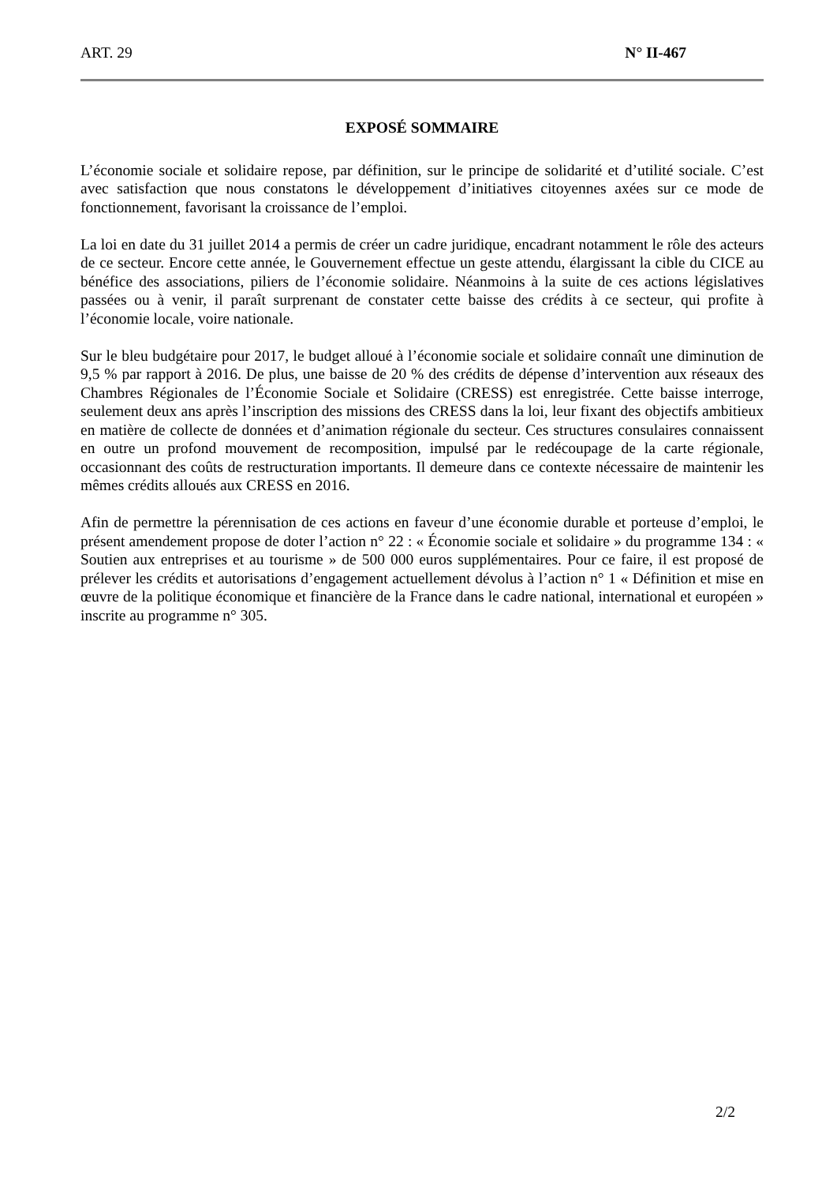ART. 29 N° II-467
EXPOSÉ SOMMAIRE
L’économie sociale et solidaire repose, par définition, sur le principe de solidarité et d’utilité sociale. C’est avec satisfaction que nous constatons le développement d’initiatives citoyennes axées sur ce mode de fonctionnement, favorisant la croissance de l’emploi.
La loi en date du 31 juillet 2014 a permis de créer un cadre juridique, encadrant notamment le rôle des acteurs de ce secteur. Encore cette année, le Gouvernement effectue un geste attendu, élargissant la cible du CICE au bénéfice des associations, piliers de l’économie solidaire. Néanmoins à la suite de ces actions législatives passées ou à venir, il paraît surprenant de constater cette baisse des crédits à ce secteur, qui profite à l’économie locale, voire nationale.
Sur le bleu budgétaire pour 2017, le budget alloué à l’économie sociale et solidaire connaît une diminution de 9,5 % par rapport à 2016. De plus, une baisse de 20 % des crédits de dépense d’intervention aux réseaux des Chambres Régionales de l’Économie Sociale et Solidaire (CRESS) est enregistrée. Cette baisse interroge, seulement deux ans après l’inscription des missions des CRESS dans la loi, leur fixant des objectifs ambitieux en matière de collecte de données et d’animation régionale du secteur. Ces structures consulaires connaissent en outre un profond mouvement de recomposition, impulsé par le redécoupage de la carte régionale, occasionnant des coûts de restructuration importants. Il demeure dans ce contexte nécessaire de maintenir les mêmes crédits alloués aux CRESS en 2016.
Afin de permettre la pérennisation de ces actions en faveur d’une économie durable et porteuse d’emploi, le présent amendement propose de doter l’action n° 22 : « Économie sociale et solidaire » du programme 134 : « Soutien aux entreprises et au tourisme » de 500 000 euros supplémentaires. Pour ce faire, il est proposé de prélever les crédits et autorisations d’engagement actuellement dévolus à l’action n° 1 « Définition et mise en œuvre de la politique économique et financière de la France dans le cadre national, international et européen » inscrite au programme n° 305.
2/2